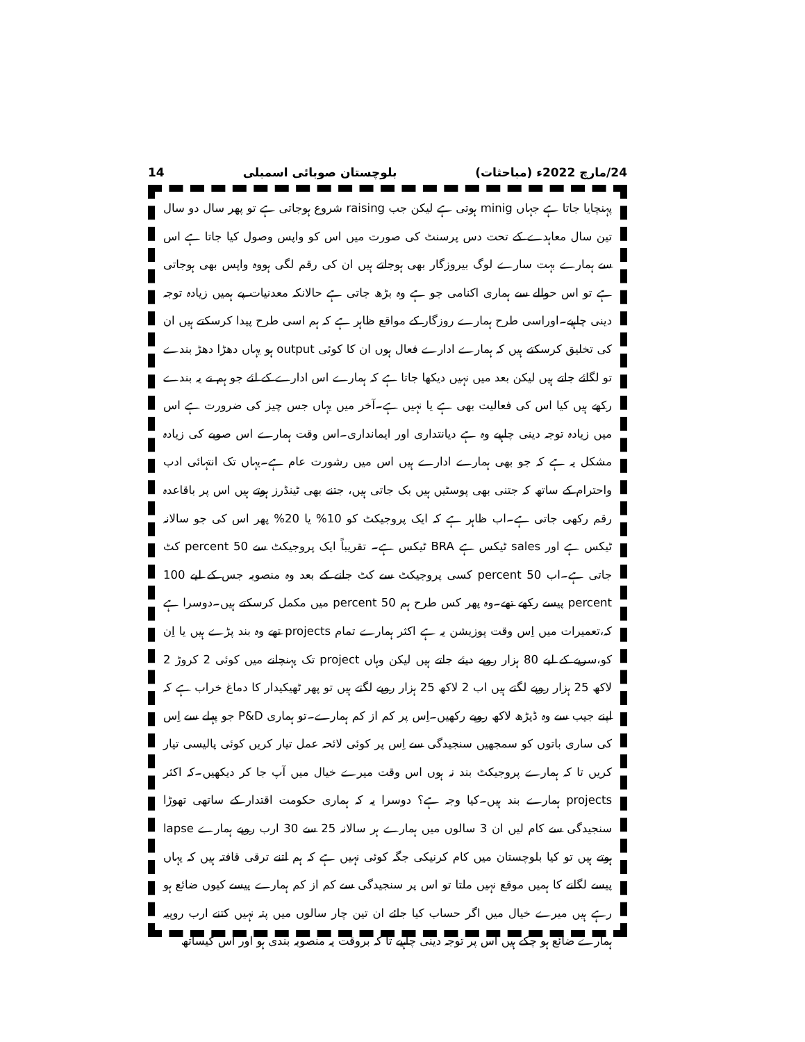14 بلوچستان صوبائی اسمبلی 24/مارچ 2022ء (مباحثات)
پہنچایا جاتا ہے جہاں minig ہوتی ہے لیکن جب raising شروع ہوجاتی ہے تو پھر سال دو سال تین سال معاہدے کے تحت دس پرسنٹ کی صورت میں اس کو واپس وصول کیا جاتا ہے اس سے ہمارے بہت سارے لوگ بیروزگار بھی ہوجاتے ہیں ان کی رقم لگی ہووہ واپس بھی ہوجاتی ہے تو اس حوالے سے ہماری اکنامی جو ہے وہ بڑھ جاتی ہے حالانکہ معدنیات پے ہمیں زیادہ توجہ دینی چاہیے۔اوراسی طرح ہمارے روزگار کے مواقع ظاہر ہے کہ ہم اسی طرح پیدا کرسکتے ہیں ان کی تخلیق کرسکتے ہیں کہ ہمارے ادارے فعال ہوں ان کا کوئی output ہو یہاں دھڑا دھڑ بندے تو لگائے جاتے ہیں لیکن بعد میں نہیں دیکھا جاتا ہے کہ ہمارے اس ادارے کے لئے جو ہم نے یہ بندے رکھے ہیں کیا اس کی فعالیت بھی ہے یا نہیں ہے۔آخر میں یہاں جس چیز کی ضرورت ہے اس میں زیادہ توجہ دینی چاہیے وہ ہے دیانتداری اور ایمانداری۔اس وقت ہمارے اس صوبے کی زیادہ مشکل یہ ہے کہ جو بھی ہمارے ادارے ہیں اس میں رشورت عام ہے۔یہاں تک انتہائی ادب واحترام کے ساتھ کہ جتنی بھی پوسٹیں ہیں بک جاتی ہیں، جتنے بھی ٹینڈرز ہوتے ہیں اس پر باقاعدہ رقم رکھی جاتی ہے۔اب ظاہر ہے کہ ایک پروجیکٹ کو 10% یا 20% پھر اس کی جو سالانہ ٹیکس ہے اور sales ٹیکس ہے BRA ٹیکس ہے۔ تقریباً ایک پروجیکٹ سے 50 percent کٹ جاتی ہے۔اب 50 percent کسی پروجیکٹ سے کٹ جانے کے بعد وہ منصوبہ جس کے لیے 100 percent پیسے رکھے تھے۔وہ پھر کس طرح ہم 50 percent میں مکمل کرسکتے ہیں۔دوسرا ہے کہ،تعمیرات میں اِس وقت پوزیشن یہ ہے اکثر ہمارے تمام projects تھے وہ بند پڑے ہیں یا اِن کو،سریے کے لیے 80 ہزار روپے دیئے جاتے ہیں لیکن وہاں project تک پہنچانے میں کوئی 2 کروڑ 2 لاکھ 25 ہزار روپے لگتے ہیں اب 2 لاکھ 25 ہزار روپے لگتے ہیں تو پھر ٹھیکیدار کا دماغ خراب ہے کہ اپنے جیب سے وہ ڈیڑھ لاکھ روپے رکھیں۔اِس پر کم از کم ہمارے۔تو ہماری P&D جو پہلے سے اِس کی ساری باتوں کو سمجھیں سنجیدگی سے اِس پر کوئی لائحہ عمل تیار کریں کوئی پالیسی تیار کریں تا کہ ہمارے پروجیکٹ بند نہ ہوں اس وقت میرے خیال میں آپ جا کر دیکھیں۔کہ اکثر projects ہمارے بند ہیں۔کیا وجہ ہے؟ دوسرا یہ کہ ہماری حکومت اقتدار کے ساتھی تھوڑا سنجیدگی سے کام لیں ان 3 سالوں میں ہمارے ہر سالانہ 25 سے 30 ارب روپے ہمارے lapse ہوتے ہیں تو کیا بلوچستان میں کام کرنیکی جگہ کوئی نہیں ہے کہ ہم اتنے ترقی قافتہ ہیں کہ یہاں پیسے لگانے کا ہمیں موقع نہیں ملتا تو اس پر سنجیدگی سے کم از کم ہمارے پیسے کیوں ضائع ہو رہے ہیں میرے خیال میں اگر حساب کیا جائے ان تین چار سالوں میں پتہ نہیں کتنے ارب روپیہ ہمارے ضائع ہو چکے ہیں اس پر توجہ دینی چاہیے تا کہ بروقت یہ منصوبہ بندی ہو اور اس کیساتھ